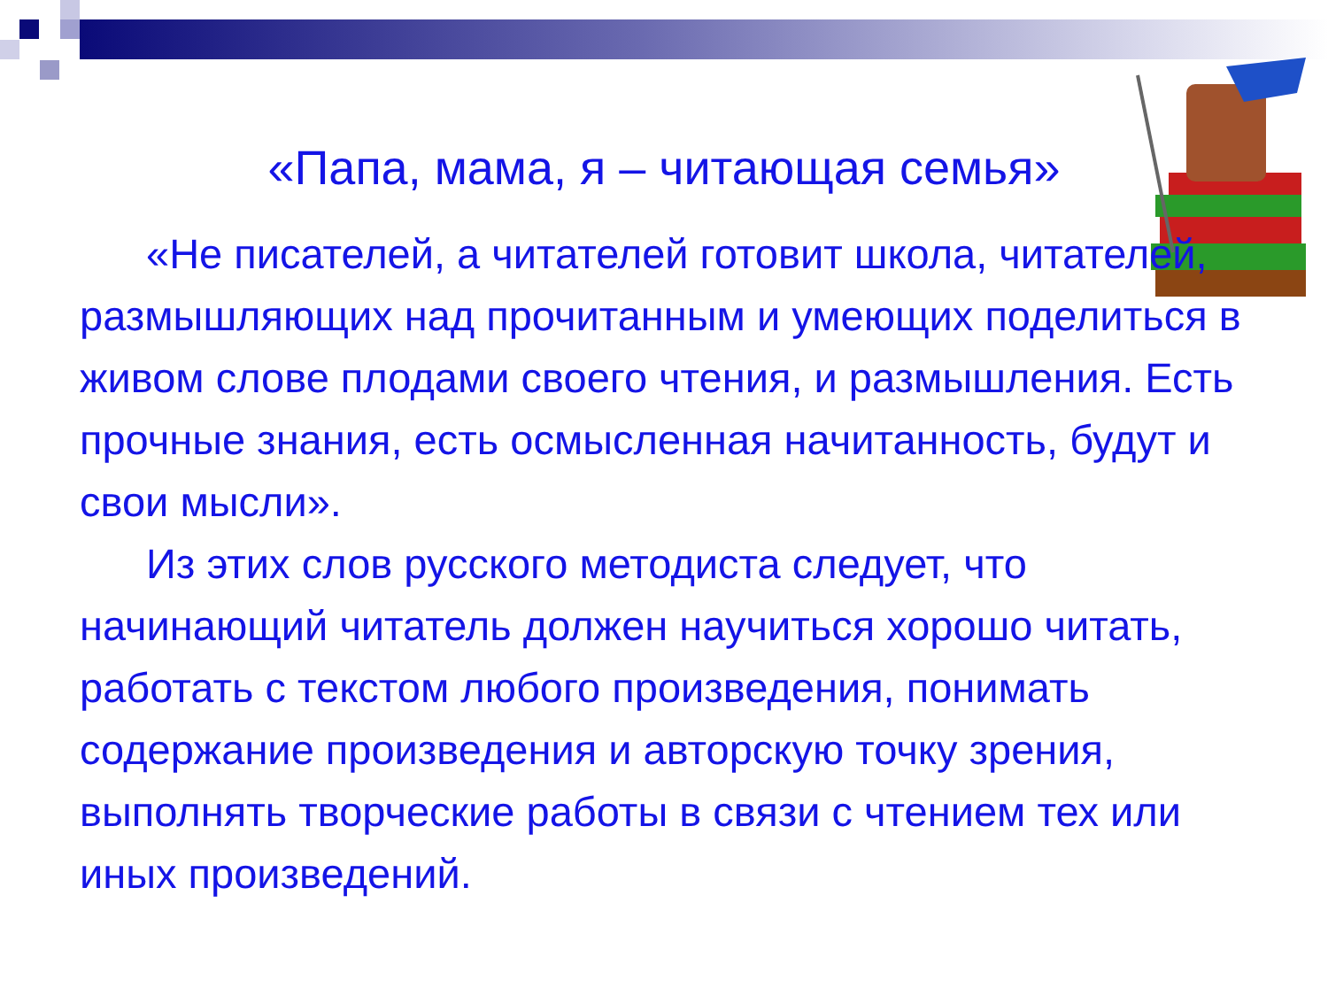«Папа, мама, я – читающая семья»
«Не писателей, а читателей готовит школа, читателей, размышляющих над прочитанным и умеющих поделиться в живом слове плодами своего чтения, и размышления. Есть прочные знания, есть осмысленная начитанность, будут и свои мысли».
Из этих слов русского методиста следует, что начинающий читатель должен научиться хорошо читать, работать с текстом любого произведения, понимать содержание произведения и авторскую точку зрения, выполнять творческие работы в связи с чтением тех или иных произведений.